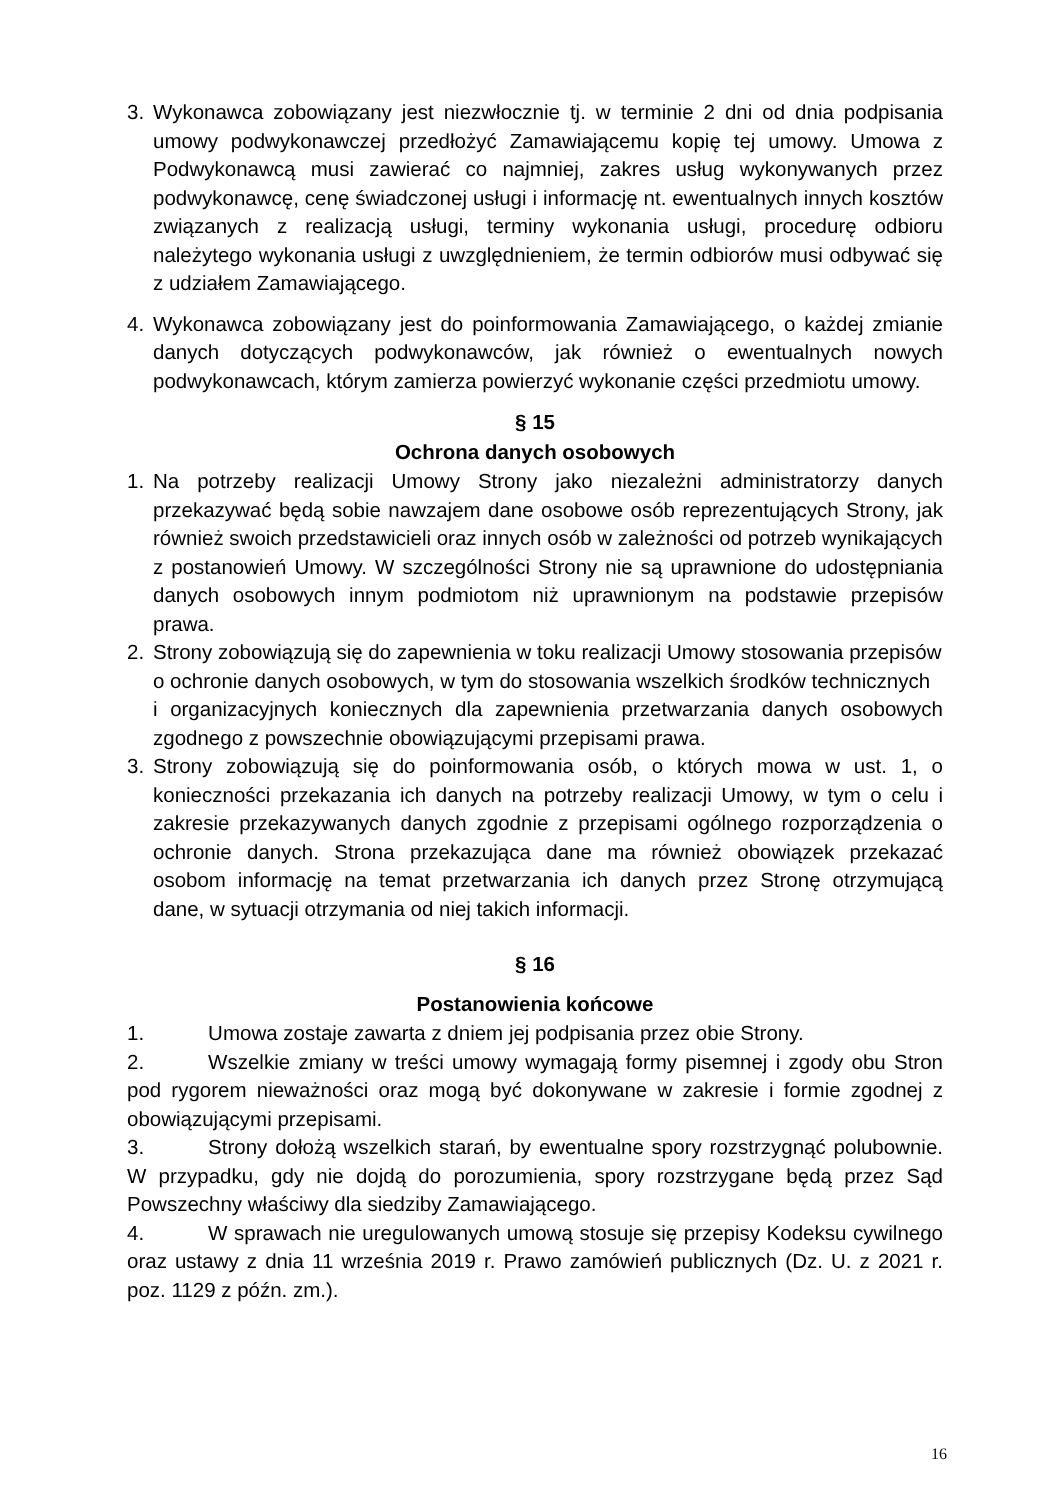3. Wykonawca zobowiązany jest niezwłocznie tj. w terminie 2 dni od dnia podpisania umowy podwykonawczej przedłożyć Zamawiającemu kopię tej umowy. Umowa z Podwykonawcą musi zawierać co najmniej, zakres usług wykonywanych przez podwykonawcę, cenę świadczonej usługi i informację nt. ewentualnych innych kosztów związanych z realizacją usługi, terminy wykonania usługi, procedurę odbioru należytego wykonania usługi z uwzględnieniem, że termin odbiorów musi odbywać się z udziałem Zamawiającego.
4. Wykonawca zobowiązany jest do poinformowania Zamawiającego, o każdej zmianie danych dotyczących podwykonawców, jak również o ewentualnych nowych podwykonawcach, którym zamierza powierzyć wykonanie części przedmiotu umowy.
§ 15
Ochrona danych osobowych
1. Na potrzeby realizacji Umowy Strony jako niezależni administratorzy danych przekazywać będą sobie nawzajem dane osobowe osób reprezentujących Strony, jak również swoich przedstawicieli oraz innych osób w zależności od potrzeb wynikających
z postanowień Umowy. W szczególności Strony nie są uprawnione do udostępniania danych osobowych innym podmiotom niż uprawnionym na podstawie przepisów prawa.
2. Strony zobowiązują się do zapewnienia w toku realizacji Umowy stosowania przepisów
o ochronie danych osobowych, w tym do stosowania wszelkich środków technicznych
i organizacyjnych koniecznych dla zapewnienia przetwarzania danych osobowych zgodnego z powszechnie obowiązującymi przepisami prawa.
3. Strony zobowiązują się do poinformowania osób, o których mowa w ust. 1, o konieczności przekazania ich danych na potrzeby realizacji Umowy, w tym o celu i zakresie przekazywanych danych zgodnie z przepisami ogólnego rozporządzenia o ochronie danych. Strona przekazująca dane ma również obowiązek przekazać osobom informację na temat przetwarzania ich danych przez Stronę otrzymującą dane, w sytuacji otrzymania od niej takich informacji.
§ 16
Postanowienia końcowe
1. Umowa zostaje zawarta z dniem jej podpisania przez obie Strony.
2. Wszelkie zmiany w treści umowy wymagają formy pisemnej i zgody obu Stron pod rygorem nieważności oraz mogą być dokonywane w zakresie i formie zgodnej z obowiązującymi przepisami.
3. Strony dołożą wszelkich starań, by ewentualne spory rozstrzygnąć polubownie. W przypadku, gdy nie dojdą do porozumienia, spory rozstrzygane będą przez Sąd Powszechny właściwy dla siedziby Zamawiającego.
4. W sprawach nie uregulowanych umową stosuje się przepisy Kodeksu cywilnego oraz ustawy z dnia 11 września 2019 r. Prawo zamówień publicznych (Dz. U. z 2021 r. poz. 1129 z późn. zm.).
16